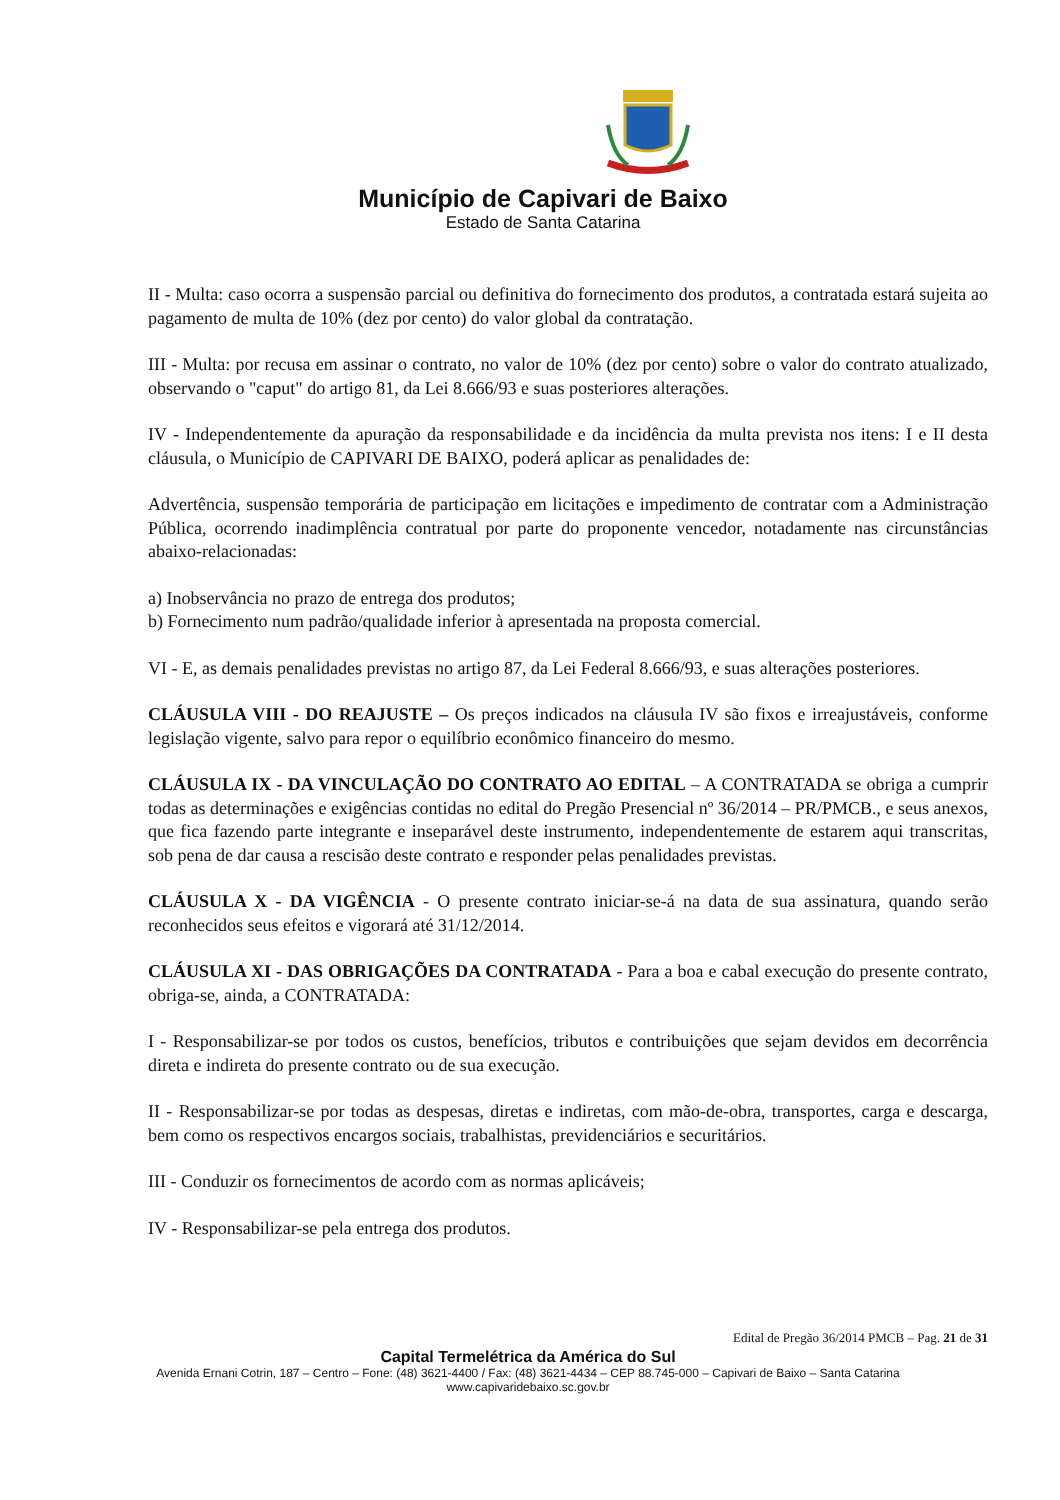Município de Capivari de Baixo
Estado de Santa Catarina
II - Multa: caso ocorra a suspensão parcial ou definitiva do fornecimento dos produtos, a contratada estará sujeita ao pagamento de multa de 10% (dez por cento) do valor global da contratação.
III - Multa: por recusa em assinar o contrato, no valor de 10% (dez por cento) sobre o valor do contrato atualizado, observando o "caput" do artigo 81, da Lei 8.666/93 e suas posteriores alterações.
IV - Independentemente da apuração da responsabilidade e da incidência da multa prevista nos itens: I e II desta cláusula, o Município de CAPIVARI DE BAIXO, poderá aplicar as penalidades de:
Advertência, suspensão temporária de participação em licitações e impedimento de contratar com a Administração Pública, ocorrendo inadimplência contratual por parte do proponente vencedor, notadamente nas circunstâncias abaixo-relacionadas:
a) Inobservância no prazo de entrega dos produtos;
b) Fornecimento num padrão/qualidade inferior à apresentada na proposta comercial.
VI - E, as demais penalidades previstas no artigo 87, da Lei Federal 8.666/93, e suas alterações posteriores.
CLÁUSULA VIII - DO REAJUSTE – Os preços indicados na cláusula IV são fixos e irreajustáveis, conforme legislação vigente, salvo para repor o equilíbrio econômico financeiro do mesmo.
CLÁUSULA IX - DA VINCULAÇÃO DO CONTRATO AO EDITAL – A CONTRATADA se obriga a cumprir todas as determinações e exigências contidas no edital do Pregão Presencial nº 36/2014 – PR/PMCB., e seus anexos, que fica fazendo parte integrante e inseparável deste instrumento, independentemente de estarem aqui transcritas, sob pena de dar causa a rescisão deste contrato e responder pelas penalidades previstas.
CLÁUSULA X - DA VIGÊNCIA - O presente contrato iniciar-se-á na data de sua assinatura, quando serão reconhecidos seus efeitos e vigorará até 31/12/2014.
CLÁUSULA XI - DAS OBRIGAÇÕES DA CONTRATADA - Para a boa e cabal execução do presente contrato, obriga-se, ainda, a CONTRATADA:
I - Responsabilizar-se por todos os custos, benefícios, tributos e contribuições que sejam devidos em decorrência direta e indireta do presente contrato ou de sua execução.
II - Responsabilizar-se por todas as despesas, diretas e indiretas, com mão-de-obra, transportes, carga e descarga, bem como os respectivos encargos sociais, trabalhistas, previdenciários e securitários.
III - Conduzir os fornecimentos de acordo com as normas aplicáveis;
IV - Responsabilizar-se pela entrega dos produtos.
Edital de Pregão 36/2014 PMCB – Pag. 21 de 31
Capital Termelétrica da América do Sul
Avenida Ernani Cotrin, 187 – Centro – Fone: (48) 3621-4400 / Fax: (48) 3621-4434 – CEP 88.745-000 – Capivari de Baixo – Santa Catarina
www.capivaridebaixo.sc.gov.br